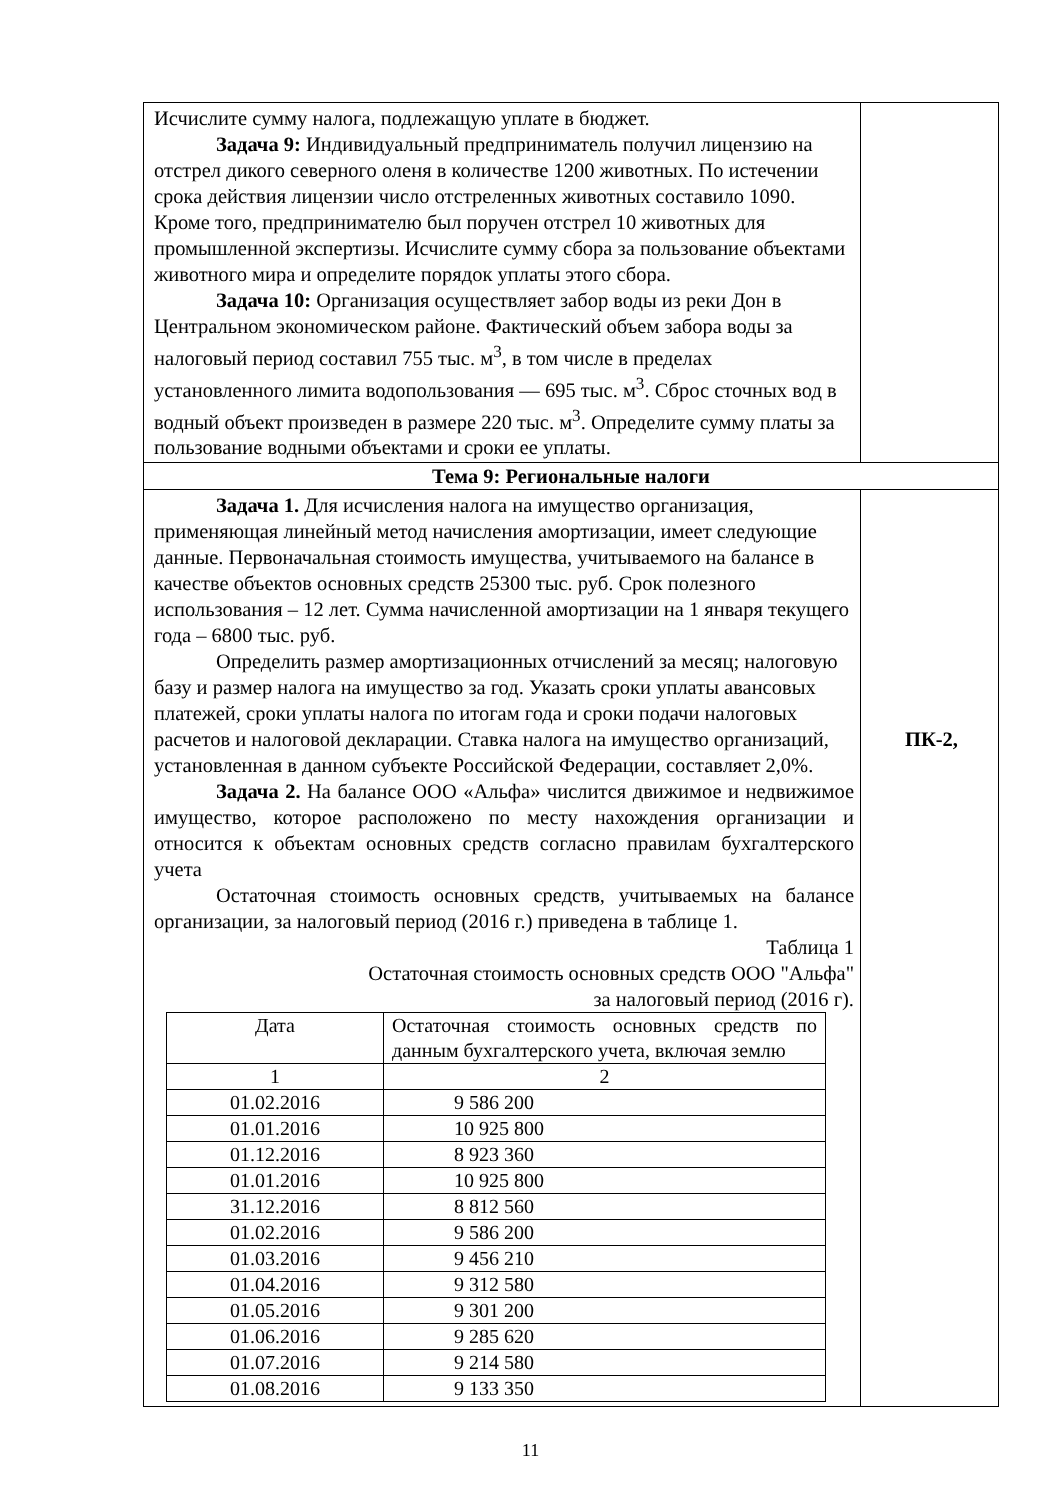| Исчислите сумму налога, подлежащую уплате в бюджет. Задача 9: Индивидуальный предприниматель получил лицензию на отстрел дикого северного оленя в количестве 1200 животных. По истечении срока действия лицензии число отстреленных животных составило 1090. Кроме того, предпринимателю был поручен отстрел 10 животных для промышленной экспертизы. Исчислите сумму сбора за пользование объектами животного мира и определите порядок уплаты этого сбора. Задача 10: Организация осуществляет забор воды из реки Дон в Центральном экономическом районе. Фактический объем забора воды за налоговый период составил 755 тыс. м<sup>3</sup>, в том числе в пределах установленного лимита водопользования — 695 тыс. м<sup>3</sup>. Сброс сточных вод в водный объект произведен в размере 220 тыс. м<sup>3</sup>. Определите сумму платы за пользование водными объектами и сроки ее уплаты. | |
| Тема 9: Региональные налоги | |
| Задача 1. Для исчисления налога на имущество организация, применяющая линейный метод начисления амортизации, имеет следующие данные. Первоначальная стоимость имущества, учитываемого на балансе в качестве объектов основных средств 25300 тыс. руб. Срок полезного использования – 12 лет. Сумма начисленной амортизации на 1 января текущего года – 6800 тыс. руб. Определить размер амортизационных отчислений за месяц; налоговую базу и размер налога на имущество за год. Указать сроки уплаты авансовых платежей, сроки уплаты налога по итогам года и сроки подачи налоговых расчетов и налоговой декларации. Ставка налога на имущество организаций, установленная в данном субъекте Российской Федерации, составляет 2,0%. Задача 2. На балансе ООО «Альфа» числится движимое и недвижимое имущество, которое расположено по месту нахождения организации и относится к объектам основных средств согласно правилам бухгалтерского учета Остаточная стоимость основных средств, учитываемых на балансе организации, за налоговый период (2016 г.) приведена в таблице 1. Таблица 1 Остаточная стоимость основных средств ООО "Альфа" за налоговый период (2016 г). / Дата / Остаточная стоимость основных средств по данным бухгалтерского учета, включая землю / / 1 / 2 / / 01.02.2016 / 9 586 200 / / 01.01.2016 / 10 925 800 / / 01.12.2016 / 8 923 360 / / 01.01.2016 / 10 925 800 / / 31.12.2016 / 8 812 560 / / 01.02.2016 / 9 586 200 / / 01.03.2016 / 9 456 210 / / 01.04.2016 / 9 312 580 / / 01.05.2016 / 9 301 200 / / 01.06.2016 / 9 285 620 / / 01.07.2016 / 9 214 580 / / 01.08.2016 / 9 133 350 / | ПК-2, |
11